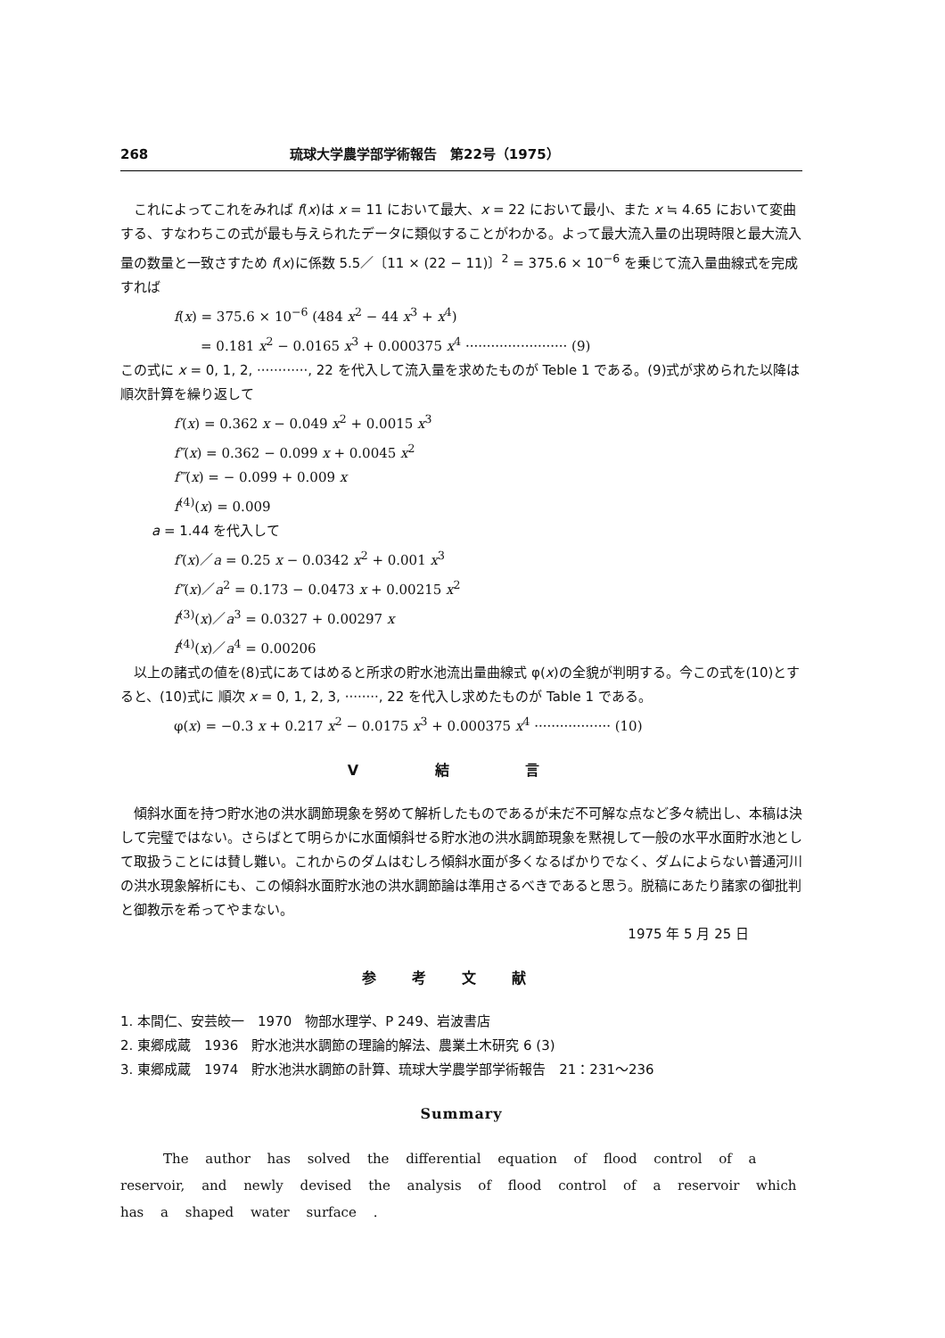268 琉球大学農学部学術報告　第22号（1975）
　これによってこれをみれば f(x)は x = 11 において最大、x = 22 において最小、また x ≒ 4.65 において変曲する、すなわちこの式が最も与えられたデータに類似することがわかる。よって最大流入量の出現時限と最大流入量の数量と一致さすため f(x)に係数 5.5／〔11 × (22 − 11)〕<sup>2</sup> = 375.6 × 10<sup>−6</sup> を乗じて流入量曲線式を完成すれば
f(x) = 375.6 × 10<sup>−6</sup> (484 x<sup>2</sup> − 44 x<sup>3</sup> + x<sup>4</sup>)
= 0.181 x<sup>2</sup> − 0.0165 x<sup>3</sup> + 0.000375 x<sup>4</sup> ························ (9)
この式に x = 0, 1, 2, ············, 22 を代入して流入量を求めたものが Teble 1 である。(9)式が求められた以降は順次計算を繰り返して
f′(x) = 0.362 x − 0.049 x<sup>2</sup> + 0.0015 x<sup>3</sup>
f″(x) = 0.362 − 0.099 x + 0.0045 x<sup>2</sup>
f‴(x) = − 0.099 + 0.009 x
f<sup>(4)</sup>(x) = 0.009
a = 1.44 を代入して
f′(x)／a = 0.25 x − 0.0342 x<sup>2</sup> + 0.001 x<sup>3</sup>
f″(x)／a<sup>2</sup> = 0.173 − 0.0473 x + 0.00215 x<sup>2</sup>
f<sup>(3)</sup>(x)／a<sup>3</sup> = 0.0327 + 0.00297 x
f<sup>(4)</sup>(x)／a<sup>4</sup> = 0.00206
　以上の諸式の値を(8)式にあてはめると所求の貯水池流出量曲線式 φ(x)の全貌が判明する。今この式を(10)とすると、(10)式に 順次 x = 0, 1, 2, 3, ········, 22 を代入し求めたものが Table 1 である。
φ(x) = −0.3 x + 0.217 x<sup>2</sup> − 0.0175 x<sup>3</sup> + 0.000375 x<sup>4</sup> ·················· (10)
V 結 言
　傾斜水面を持つ貯水池の洪水調節現象を努めて解析したものであるが未だ不可解な点など多々続出し、本稿は決して完璧ではない。さらばとて明らかに水面傾斜せる貯水池の洪水調節現象を黙視して一般の水平水面貯水池として取扱うことには賛し難い。これからのダムはむしろ傾斜水面が多くなるばかりでなく、ダムによらない普通河川の洪水現象解析にも、この傾斜水面貯水池の洪水調節論は準用さるべきであると思う。脱稿にあたり諸家の御批判と御教示を希ってやまない。
1975 年 5 月 25 日
参考文献
1. 本間仁、安芸皎一　1970　物部水理学、P 249、岩波書店
2. 東郷成蔵　1936　貯水池洪水調節の理論的解法、農業土木研究 6 (3)
3. 東郷成蔵　1974　貯水池洪水調節の計算、琉球大学農学部学術報告　21：231〜236
Summary
The author has solved the differential equation of flood control of a reservoir, and newly devised the analysis of flood control of a reservoir which has a shaped water surface .